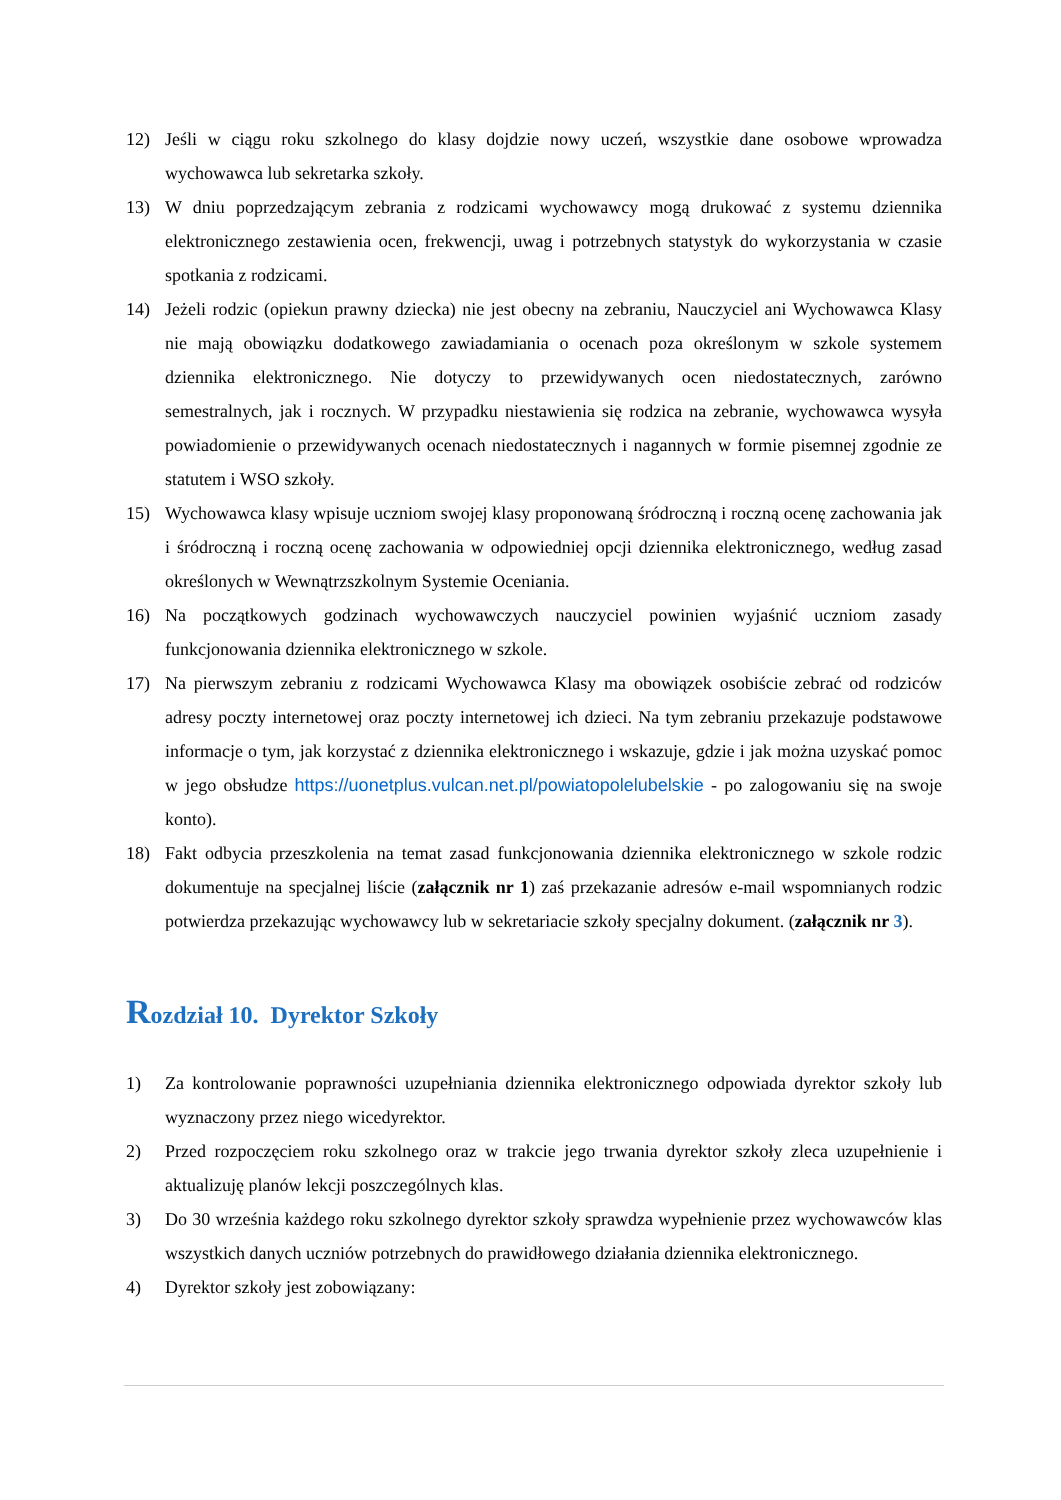12) Jeśli w ciągu roku szkolnego do klasy dojdzie nowy uczeń, wszystkie dane osobowe wprowadza wychowawca lub sekretarka szkoły.
13) W dniu poprzedzającym zebrania z rodzicami wychowawcy mogą drukować z systemu dziennika elektronicznego zestawienia ocen, frekwencji, uwag i potrzebnych statystyk do wykorzystania w czasie spotkania z rodzicami.
14) Jeżeli rodzic (opiekun prawny dziecka) nie jest obecny na zebraniu, Nauczyciel ani Wychowawca Klasy nie mają obowiązku dodatkowego zawiadamiania o ocenach poza określonym w szkole systemem dziennika elektronicznego. Nie dotyczy to przewidywanych ocen niedostatecznych, zarówno semestralnych, jak i rocznych. W przypadku niestawienia się rodzica na zebranie, wychowawca wysyła powiadomienie o przewidywanych ocenach niedostatecznych i nagannych w formie pisemnej zgodnie ze statutem i WSO szkoły.
15) Wychowawca klasy wpisuje uczniom swojej klasy proponowaną śródroczną i roczną ocenę zachowania jak i śródroczną i roczną ocenę zachowania w odpowiedniej opcji dziennika elektronicznego, według zasad określonych w Wewnątrzszkolnym Systemie Oceniania.
16) Na początkowych godzinach wychowawczych nauczyciel powinien wyjaśnić uczniom zasady funkcjonowania dziennika elektronicznego w szkole.
17) Na pierwszym zebraniu z rodzicami Wychowawca Klasy ma obowiązek osobiście zebrać od rodziców adresy poczty internetowej oraz poczty internetowej ich dzieci. Na tym zebraniu przekazuje podstawowe informacje o tym, jak korzystać z dziennika elektronicznego i wskazuje, gdzie i jak można uzyskać pomoc w jego obsłudze https://uonetplus.vulcan.net.pl/powiatopolelubelskie - po zalogowaniu się na swoje konto).
18) Fakt odbycia przeszkolenia na temat zasad funkcjonowania dziennika elektronicznego w szkole rodzic dokumentuje na specjalnej liście (załącznik nr 1) zaś przekazanie adresów e-mail wspomnianych rodzic potwierdza przekazując wychowawcy lub w sekretariacie szkoły specjalny dokument. (załącznik nr 3).
Rozdział 10. Dyrektor Szkoły
1) Za kontrolowanie poprawności uzupełniania dziennika elektronicznego odpowiada dyrektor szkoły lub wyznaczony przez niego wicedyrektor.
2) Przed rozpoczęciem roku szkolnego oraz w trakcie jego trwania dyrektor szkoły zleca uzupełnienie i aktualizuję planów lekcji poszczególnych klas.
3) Do 30 września każdego roku szkolnego dyrektor szkoły sprawdza wypełnienie przez wychowawców klas wszystkich danych uczniów potrzebnych do prawidłowego działania dziennika elektronicznego.
4) Dyrektor szkoły jest zobowiązany: